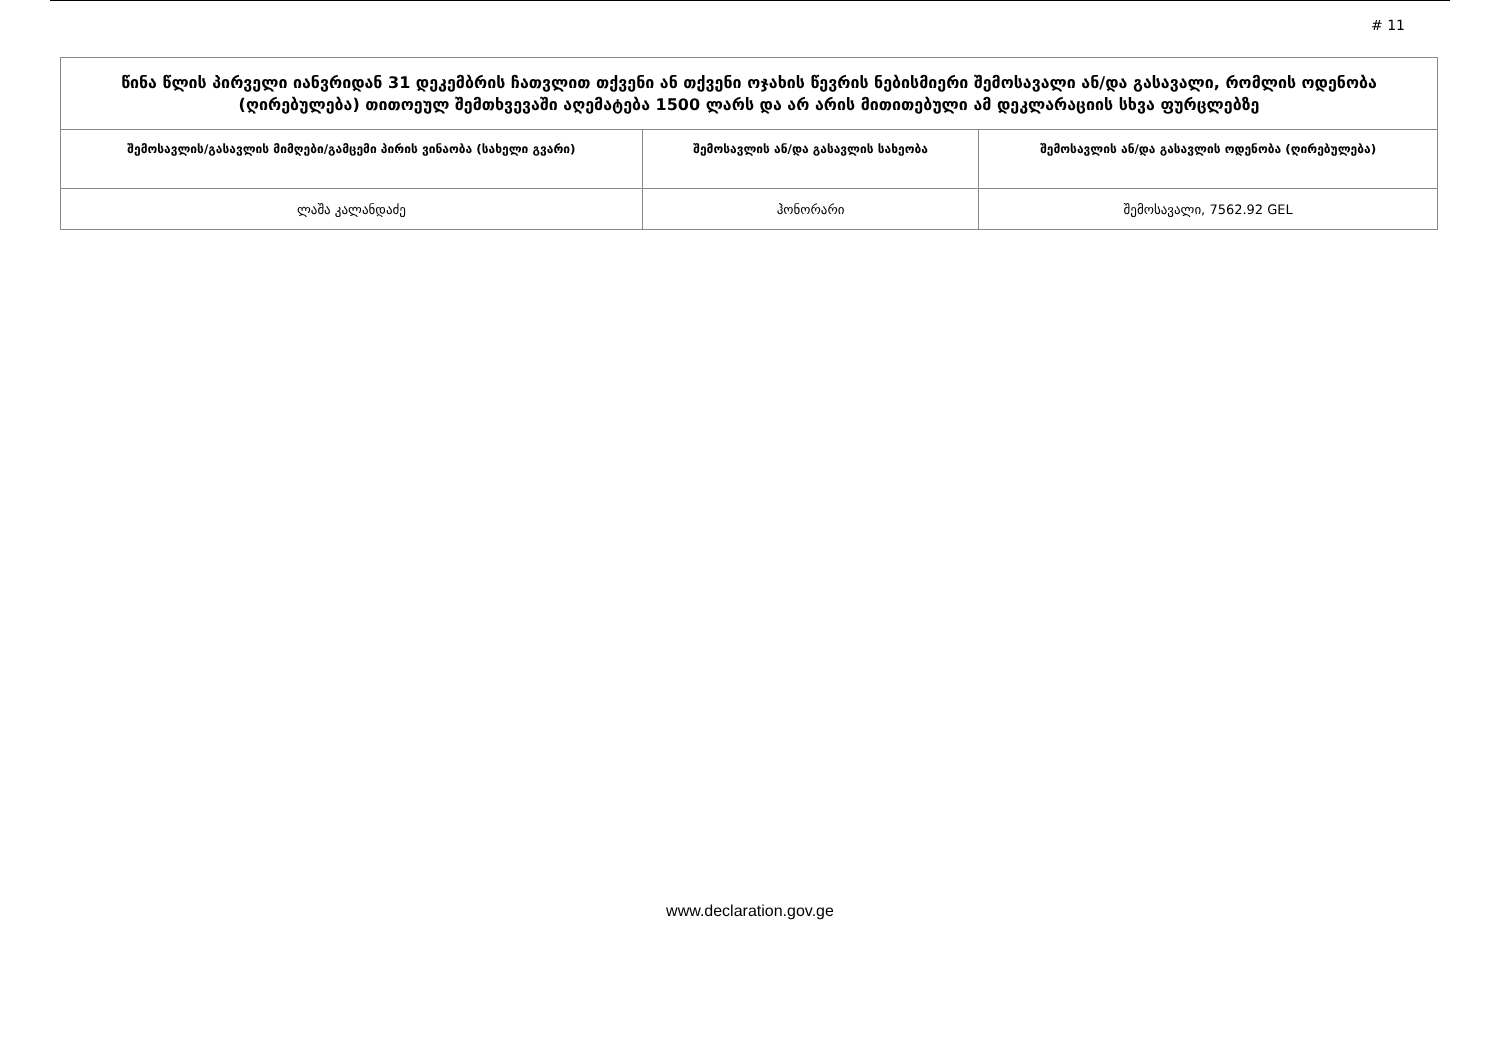# 11
| წინა წლის პირველი იანვრიდან 31 დეკემბრის ჩათვლით თქვენი ან თქვენი ოჯახის წევრის ნებისმიერი შემოსავალი ან/და გასავალი, რომლის ოდენობა (ღირებულება) თითოეულ შემთხვევაში აღემატება 1500 ლარს და არ არის მითითებული ამ დეკლარაციის სხვა ფურცლებზე | | |
| --- | --- | --- |
| შემოსავლის/გასავლის მიმღები/გამცემი პირის ვინაობა (სახელი გვარი) | შემოსავლის ან/და გასავლის სახეობა | შემოსავლის ან/და გასავლის ოდენობა (ღირებულება) |
| ლაშა კალანდაძე | ჰონორარი | შემოსავალი, 7562.92 GEL |
www.declaration.gov.ge